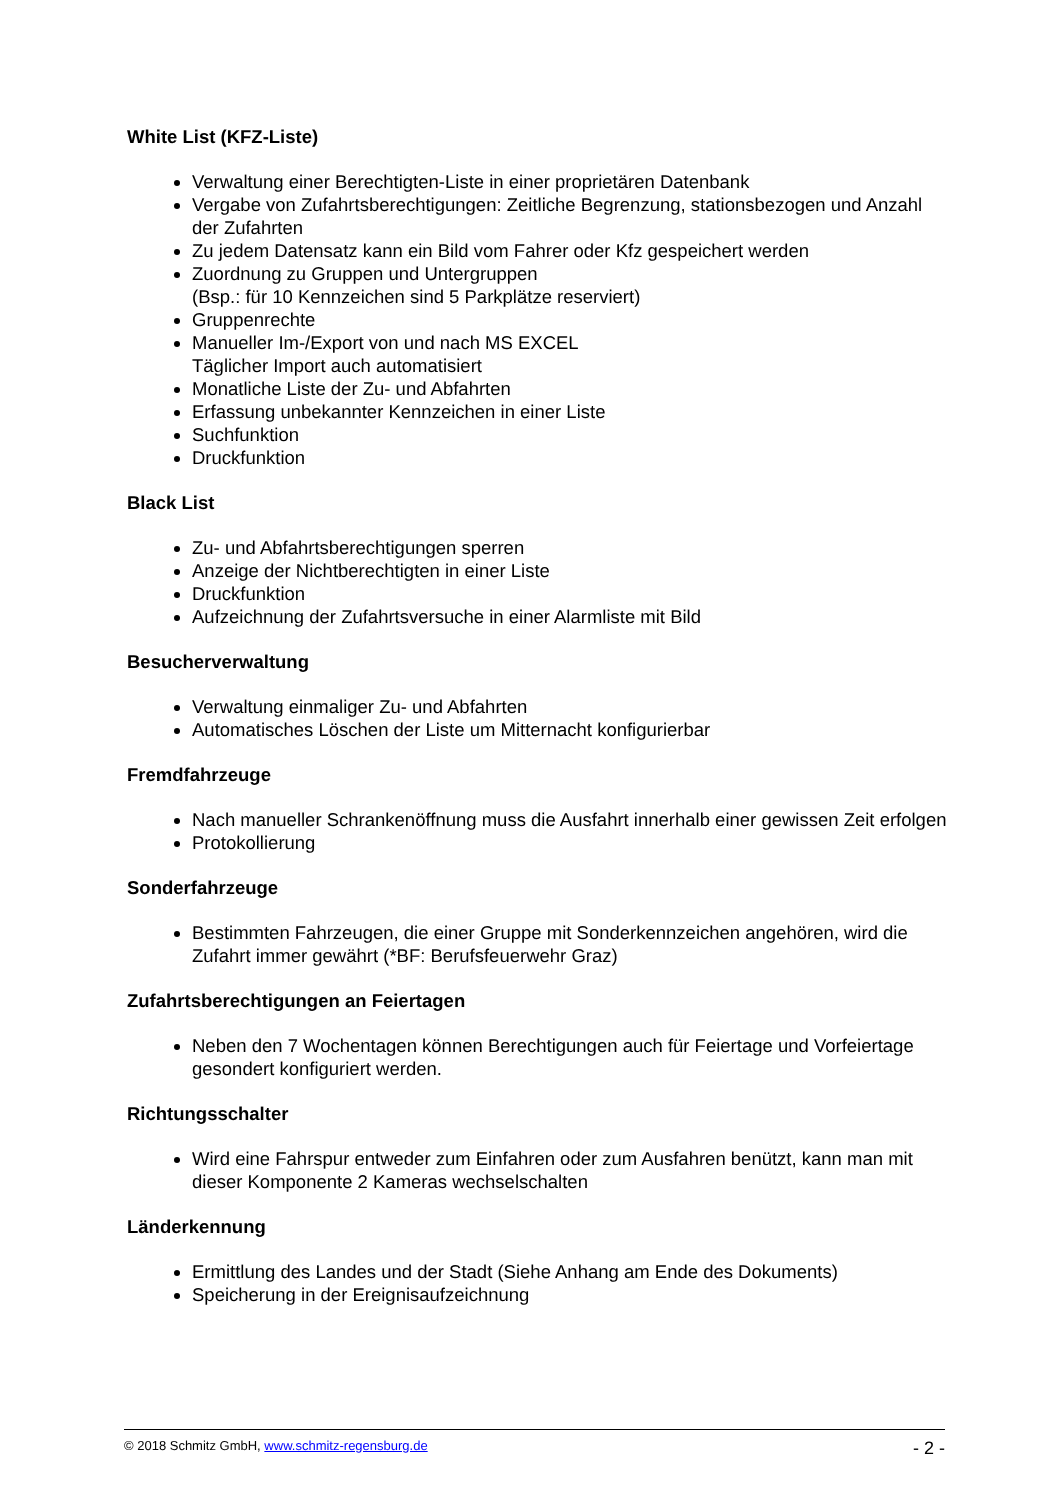White List (KFZ-Liste)
Verwaltung einer Berechtigten-Liste in einer proprietären Datenbank
Vergabe von Zufahrtsberechtigungen: Zeitliche Begrenzung, stationsbezogen und Anzahl der Zufahrten
Zu jedem Datensatz kann ein Bild vom Fahrer oder Kfz gespeichert werden
Zuordnung zu Gruppen und Untergruppen
(Bsp.: für 10 Kennzeichen sind 5 Parkplätze reserviert)
Gruppenrechte
Manueller Im-/Export von und nach MS EXCEL
Täglicher Import auch automatisiert
Monatliche Liste der Zu- und Abfahrten
Erfassung unbekannter Kennzeichen in einer Liste
Suchfunktion
Druckfunktion
Black List
Zu- und Abfahrtsberechtigungen sperren
Anzeige der Nichtberechtigten in einer Liste
Druckfunktion
Aufzeichnung der Zufahrtsversuche in einer Alarmliste mit Bild
Besucherverwaltung
Verwaltung einmaliger Zu- und Abfahrten
Automatisches Löschen der Liste um Mitternacht konfigurierbar
Fremdfahrzeuge
Nach manueller Schrankenöffnung muss die Ausfahrt innerhalb einer gewissen Zeit erfolgen
Protokollierung
Sonderfahrzeuge
Bestimmten Fahrzeugen, die einer Gruppe mit Sonderkennzeichen angehören, wird die Zufahrt immer gewährt (*BF: Berufsfeuerwehr Graz)
Zufahrtsberechtigungen an Feiertagen
Neben den 7 Wochentagen können Berechtigungen auch für Feiertage und Vorfeiertage gesondert konfiguriert werden.
Richtungsschalter
Wird eine Fahrspur entweder zum Einfahren oder zum Ausfahren benützt, kann man mit dieser Komponente 2 Kameras wechselschalten
Länderkennung
Ermittlung des Landes und der Stadt (Siehe Anhang am Ende des Dokuments)
Speicherung in der Ereignisaufzeichnung
© 2018 Schmitz GmbH, www.schmitz-regensburg.de - 2 -